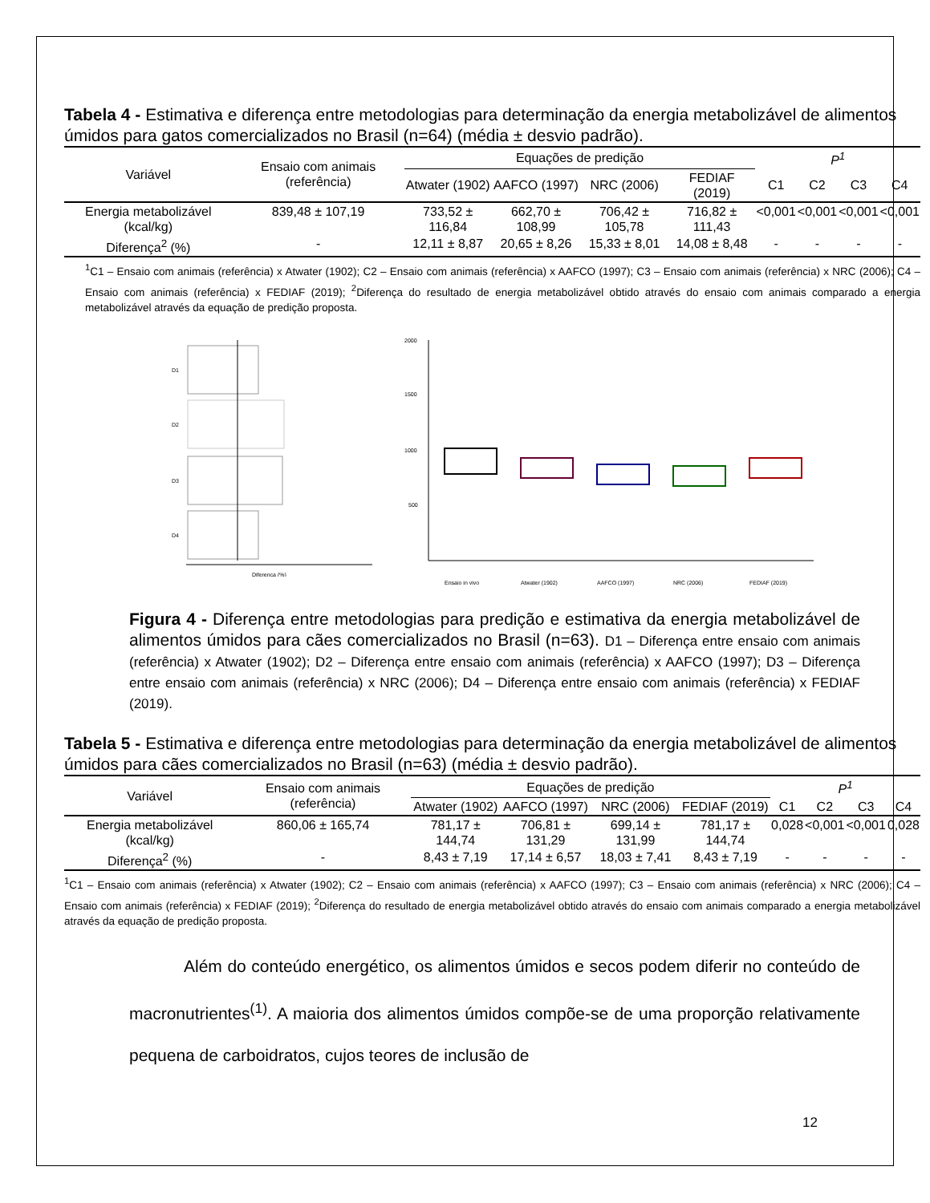Tabela 4 - Estimativa e diferença entre metodologias para determinação da energia metabolizável de alimentos úmidos para gatos comercializados no Brasil (n=64) (média ± desvio padrão).
| Variável | Ensaio com animais (referência) | Equações de predição | | | | P<sup>1</sup> | | | |
| --- | --- | --- | --- | --- | --- | --- | --- | --- | --- |
| | | Atwater (1902) | AAFCO (1997) | NRC (2006) | FEDIAF (2019) | C1 | C2 | C3 | C4 |
| Energia metabolizável (kcal/kg) | 839,48 ± 107,19 | 733,52 ± 116,84 | 662,70 ± 108,99 | 706,42 ± 105,78 | 716,82 ± 111,43 | <0,001 | <0,001 | <0,001 | <0,001 |
| Diferença<sup>2</sup> (%) | - | 12,11 ± 8,87 | 20,65 ± 8,26 | 15,33 ± 8,01 | 14,08 ± 8,48 | - | - | - | - |
<sup>1</sup> C1 – Ensaio com animais (referência) x Atwater (1902); C2 – Ensaio com animais (referência) x AAFCO (1997); C3 – Ensaio com animais (referência) x NRC (2006); C4 – Ensaio com animais (referência) x FEDIAF (2019); <sup>2</sup>Diferença do resultado de energia metabolizável obtido através do ensaio com animais comparado a energia metabolizável através da equação de predição proposta.
D1
D2
D3
D4
Diferença (%)
2000
1500
1000
500
Ensaio in vivo
Atwater (1902)
AAFCO (1997)
NRC (2006)
FEDIAF (2019)
Figura 4 - Diferença entre metodologias para predição e estimativa da energia metabolizável de alimentos úmidos para cães comercializados no Brasil (n=63). D1 – Diferença entre ensaio com animais (referência) x Atwater (1902); D2 – Diferença entre ensaio com animais (referência) x AAFCO (1997); D3 – Diferença entre ensaio com animais (referência) x NRC (2006); D4 – Diferença entre ensaio com animais (referência) x FEDIAF (2019).
Tabela 5 - Estimativa e diferença entre metodologias para determinação da energia metabolizável de alimentos úmidos para cães comercializados no Brasil (n=63) (média ± desvio padrão).
| Variável | Ensaio com animais (referência) | Equações de predição | | | | P<sup>1</sup> | | | |
| --- | --- | --- | --- | --- | --- | --- | --- | --- | --- |
| | | Atwater (1902) | AAFCO (1997) | NRC (2006) | FEDIAF (2019) | C1 | C2 | C3 | C4 |
| Energia metabolizável (kcal/kg) | 860,06 ± 165,74 | 781,17 ± 144,74 | 706,81 ± 131,29 | 699,14 ± 131,99 | 781,17 ± 144,74 | 0,028 | <0,001 | <0,001 | 0,028 |
| Diferença<sup>2</sup> (%) | - | 8,43 ± 7,19 | 17,14 ± 6,57 | 18,03 ± 7,41 | 8,43 ± 7,19 | - | - | - | - |
<sup>1</sup> C1 – Ensaio com animais (referência) x Atwater (1902); C2 – Ensaio com animais (referência) x AAFCO (1997); C3 – Ensaio com animais (referência) x NRC (2006); C4 – Ensaio com animais (referência) x FEDIAF (2019); <sup>2</sup>Diferença do resultado de energia metabolizável obtido através do ensaio com animais comparado a energia metabolizável através da equação de predição proposta.
Além do conteúdo energético, os alimentos úmidos e secos podem diferir no conteúdo de macronutrientes<sup>(1)</sup>. A maioria dos alimentos úmidos compõe-se de uma proporção relativamente pequena de carboidratos, cujos teores de inclusão de
12